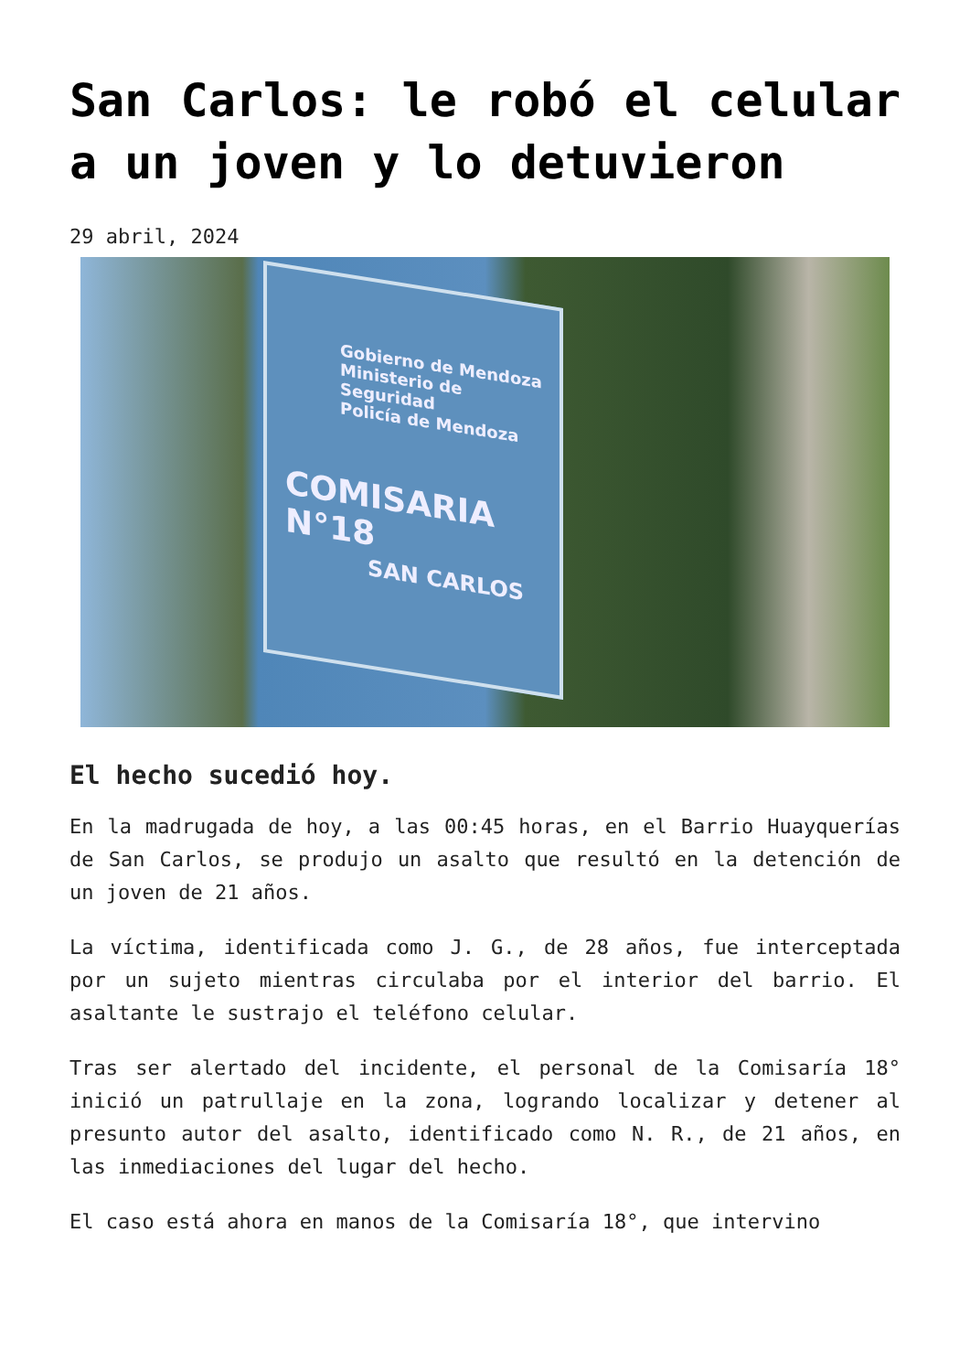San Carlos: le robó el celular a un joven y lo detuvieron
29 abril, 2024
Gobierno de Mendoza
Ministerio de Seguridad
Policía de Mendoza
COMISARIA N°18
SAN CARLOS
El hecho sucedió hoy.
En la madrugada de hoy, a las 00:45 horas, en el Barrio Huayquerías de San Carlos, se produjo un asalto que resultó en la detención de un joven de 21 años.
La víctima, identificada como J. G., de 28 años, fue interceptada por un sujeto mientras circulaba por el interior del barrio. El asaltante le sustrajo el teléfono celular.
Tras ser alertado del incidente, el personal de la Comisaría 18° inició un patrullaje en la zona, logrando localizar y detener al presunto autor del asalto, identificado como N. R., de 21 años, en las inmediaciones del lugar del hecho.
El caso está ahora en manos de la Comisaría 18°, que intervino